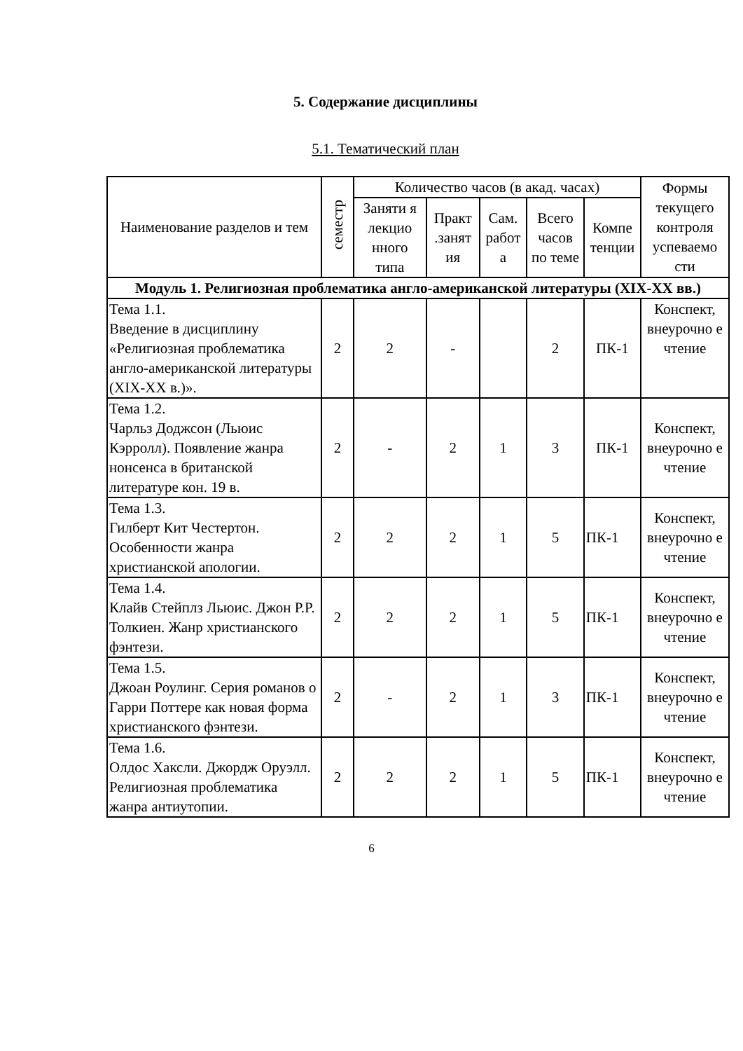5. Содержание дисциплины
5.1. Тематический план
| Наименование разделов и тем | семестр | Количество часов (в акад. часах) | | | | | Формы текущего контроля успеваемо сти |
| --- | --- | --- | --- | --- | --- | --- | --- |
| | | Заняти я лекцио нного типа | Практ .занят ия | Сам. работ а | Всего часов по теме | Компе тенции | |
| Модуль 1. Религиозная проблематика англо-американской литературы (XIX-XX вв.) | | | | | | | |
| Тема 1.1. Введение в дисциплину «Религиозная проблематика англо-американской литературы (XIX-XX в.)». | 2 | 2 | - | | 2 | ПК-1 | Конспект, внеурочно е чтение |
| Тема 1.2. Чарльз Доджсон (Льюис Кэрролл). Появление жанра нонсенса в британской литературе кон. 19 в. | 2 | - | 2 | 1 | 3 | ПК-1 | Конспект, внеурочно е чтение |
| Тема 1.3. Гилберт Кит Честертон. Особенности жанра христианской апологии. | 2 | 2 | 2 | 1 | 5 | ПК-1 | Конспект, внеурочно е чтение |
| Тема 1.4. Клайв Стейплз Льюис. Джон Р.Р. Толкиен. Жанр христианского фэнтези. | 2 | 2 | 2 | 1 | 5 | ПК-1 | Конспект, внеурочно е чтение |
| Тема 1.5. Джоан Роулинг. Серия романов о Гарри Поттере как новая форма христианского фэнтези. | 2 | - | 2 | 1 | 3 | ПК-1 | Конспект, внеурочно е чтение |
| Тема 1.6. Олдос Хаксли. Джордж Оруэлл. Религиозная проблематика жанра антиутопии. | 2 | 2 | 2 | 1 | 5 | ПК-1 | Конспект, внеурочно е чтение |
6